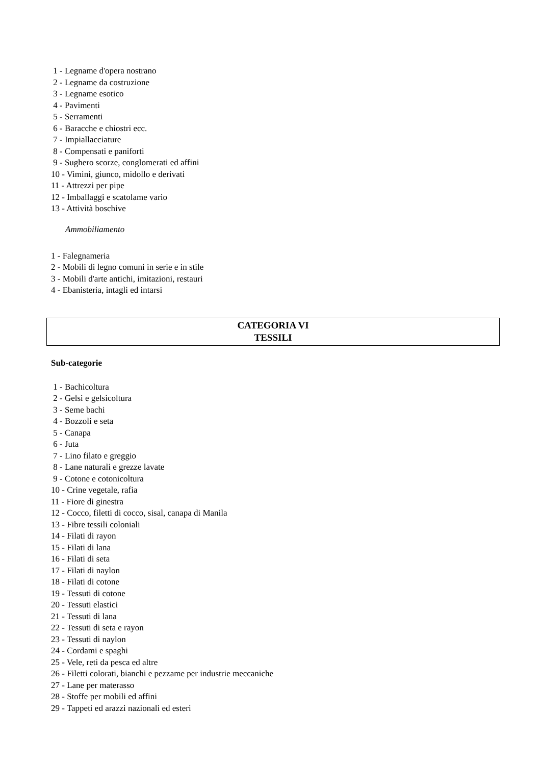1 - Legname d'opera nostrano 2 - Legname da costruzione 3 - Legname esotico 4 - Pavimenti 5 - Serramenti 6 - Baracche e chiostri ecc. 7 - Impiallacciature 8 - Compensati e paniforti 9 - Sughero scorze, conglomerati ed affini 10 - Vimini, giunco, midollo e derivati 11 - Attrezzi per pipe 12 - Imballaggi e scatolame vario 13 - Attività boschive
Ammobiliamento
1 - Falegnameria 2 - Mobili di legno comuni in serie e in stile 3 - Mobili d'arte antichi, imitazioni, restauri 4 - Ebanisteria, intagli ed intarsi
CATEGORIA VI
TESSILI
Sub-categorie
1 - Bachicoltura 2 - Gelsi e gelsicoltura 3 - Seme bachi 4 - Bozzoli e seta 5 - Canapa 6 - Juta 7 - Lino filato e greggio 8 - Lane naturali e grezze lavate 9 - Cotone e cotonicoltura 10 - Crine vegetale, rafia 11 - Fiore di ginestra 12 - Cocco, filetti di cocco, sisal, canapa di Manila 13 - Fibre tessili coloniali 14 - Filati di rayon 15 - Filati di lana 16 - Filati di seta 17 - Filati di naylon 18 - Filati di cotone 19 - Tessuti di cotone 20 - Tessuti elastici 21 - Tessuti di lana 22 - Tessuti di seta e rayon 23 - Tessuti di naylon 24 - Cordami e spaghi 25 - Vele, reti da pesca ed altre 26 - Filetti colorati, bianchi e pezzame per industrie meccaniche 27 - Lane per materasso 28 - Stoffe per mobili ed affini 29 - Tappeti ed arazzi nazionali ed esteri